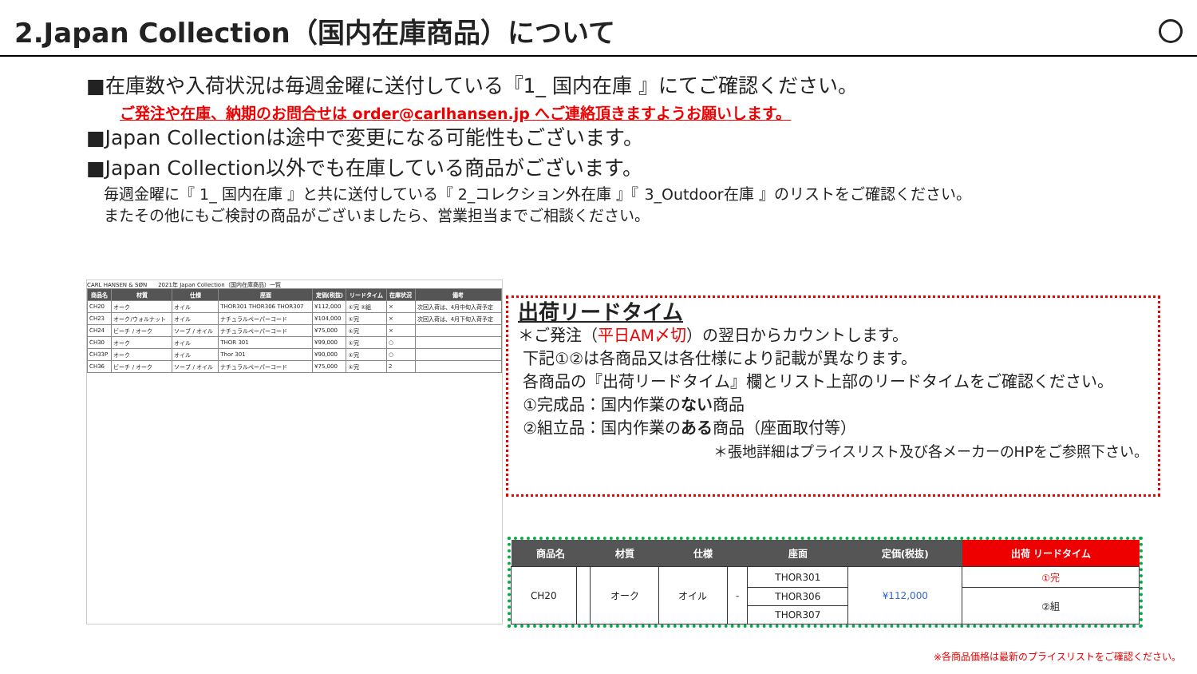2.Japan Collection（国内在庫商品）について
■在庫数や入荷状況は毎週金曜に送付している『1_ 国内在庫 』にてご確認ください。
ご発注や在庫、納期のお問合せは order@carlhansen.jp へご連絡頂きますようお願いします。
■Japan Collectionは途中で変更になる可能性もございます。
■Japan Collection以外でも在庫している商品がございます。
毎週金曜に『 1_ 国内在庫 』と共に送付している『 2_コレクション外在庫 』『 3_Outdoor在庫 』のリストをご確認ください。
またその他にもご検討の商品がございましたら、営業担当までご相談ください。
CARL HANSEN & SØN　　2021年 Japan Collection（国内在庫商品）一覧
| 商品名 | 材質 | 仕様 | 座面 | 定価(税抜) | リードタイム | 在庫状況 | 備考 |
| --- | --- | --- | --- | --- | --- | --- | --- |
| CH20 | オーク | オイル | THOR301 THOR306 THOR307 | ¥112,000 | ①完 ②組 | × | 次回入荷は、4月中旬入荷予定 |
| CH23 | オーク/ウォルナット | オイル | ナチュラルペーパーコード | ¥104,000 | ①完 | × | 次回入荷は、4月下旬入荷予定 |
| CH24 | ビーチ / オーク | ソープ / オイル | ナチュラルペーパーコード | ¥75,000 | ①完 | × | |
| CH30 | オーク | オイル | THOR 301 | ¥99,000 | ①完 | ○ | |
| CH33P | オーク | オイル | Thor 301 | ¥90,000 | ①完 | ○ | |
| CH36 | ビーチ / オーク | ソープ / オイル | ナチュラルペーパーコード | ¥75,000 | ①完 | 2 | |
出荷リードタイム
＊ご発注（平日AM〆切）の翌日からカウントします。
下記①②は各商品又は各仕様により記載が異なります。
各商品の『出荷リードタイム』欄とリスト上部のリードタイムをご確認ください。
①完成品：国内作業のない商品
②組立品：国内作業のある商品（座面取付等）
＊張地詳細はプライスリスト及び各メーカーのHPをご参照下さい。
| 商品名 | | 材質 | 仕様 | | 座面 | 定価(税抜) | 出荷 リードタイム |
| --- | --- | --- | --- | --- | --- | --- | --- |
| CH20 | | オーク | オイル | - | THOR301 | ¥112,000 | ①完 |
| | | | | | THOR306 | | ②組 |
| | | | | | THOR307 | | |
※各商品価格は最新のプライスリストをご確認ください。